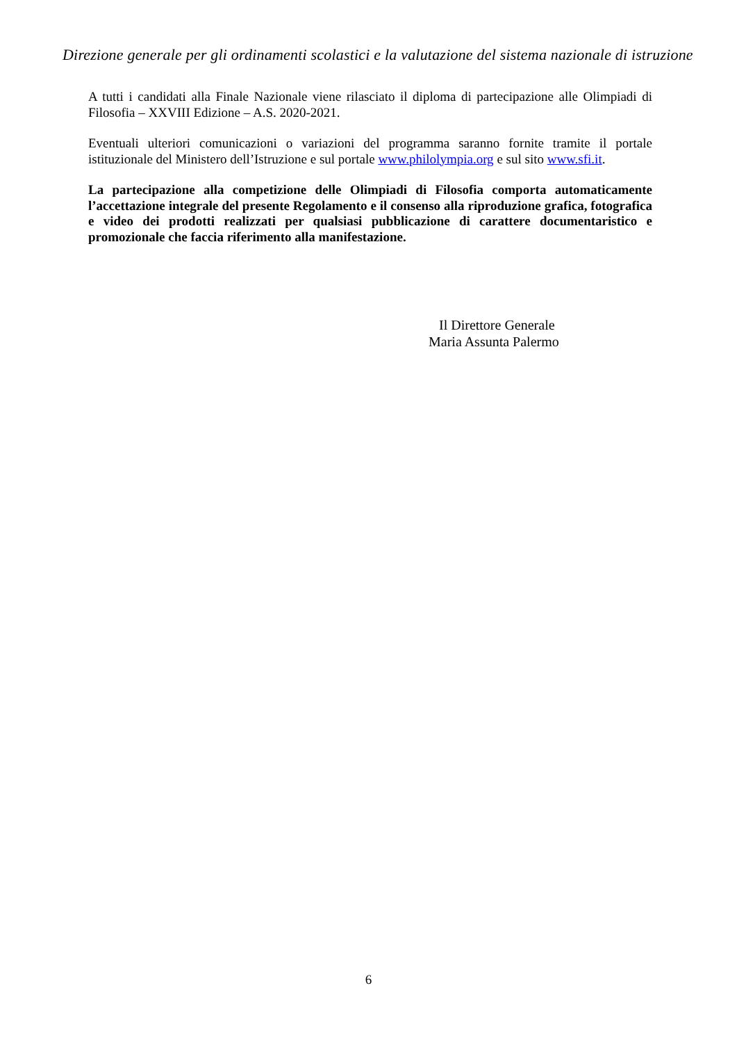Direzione generale per gli ordinamenti scolastici e la valutazione del sistema nazionale di istruzione
A tutti i candidati alla Finale Nazionale viene rilasciato il diploma di partecipazione alle Olimpiadi di Filosofia – XXVIII Edizione – A.S. 2020-2021.
Eventuali ulteriori comunicazioni o variazioni del programma saranno fornite tramite il portale istituzionale del Ministero dell’Istruzione e sul portale www.philolympia.org e sul sito www.sfi.it.
La partecipazione alla competizione delle Olimpiadi di Filosofia comporta automaticamente l’accettazione integrale del presente Regolamento e il consenso alla riproduzione grafica, fotografica e video dei prodotti realizzati per qualsiasi pubblicazione di carattere documentaristico e promozionale che faccia riferimento alla manifestazione.
Il Direttore Generale
Maria Assunta Palermo
6